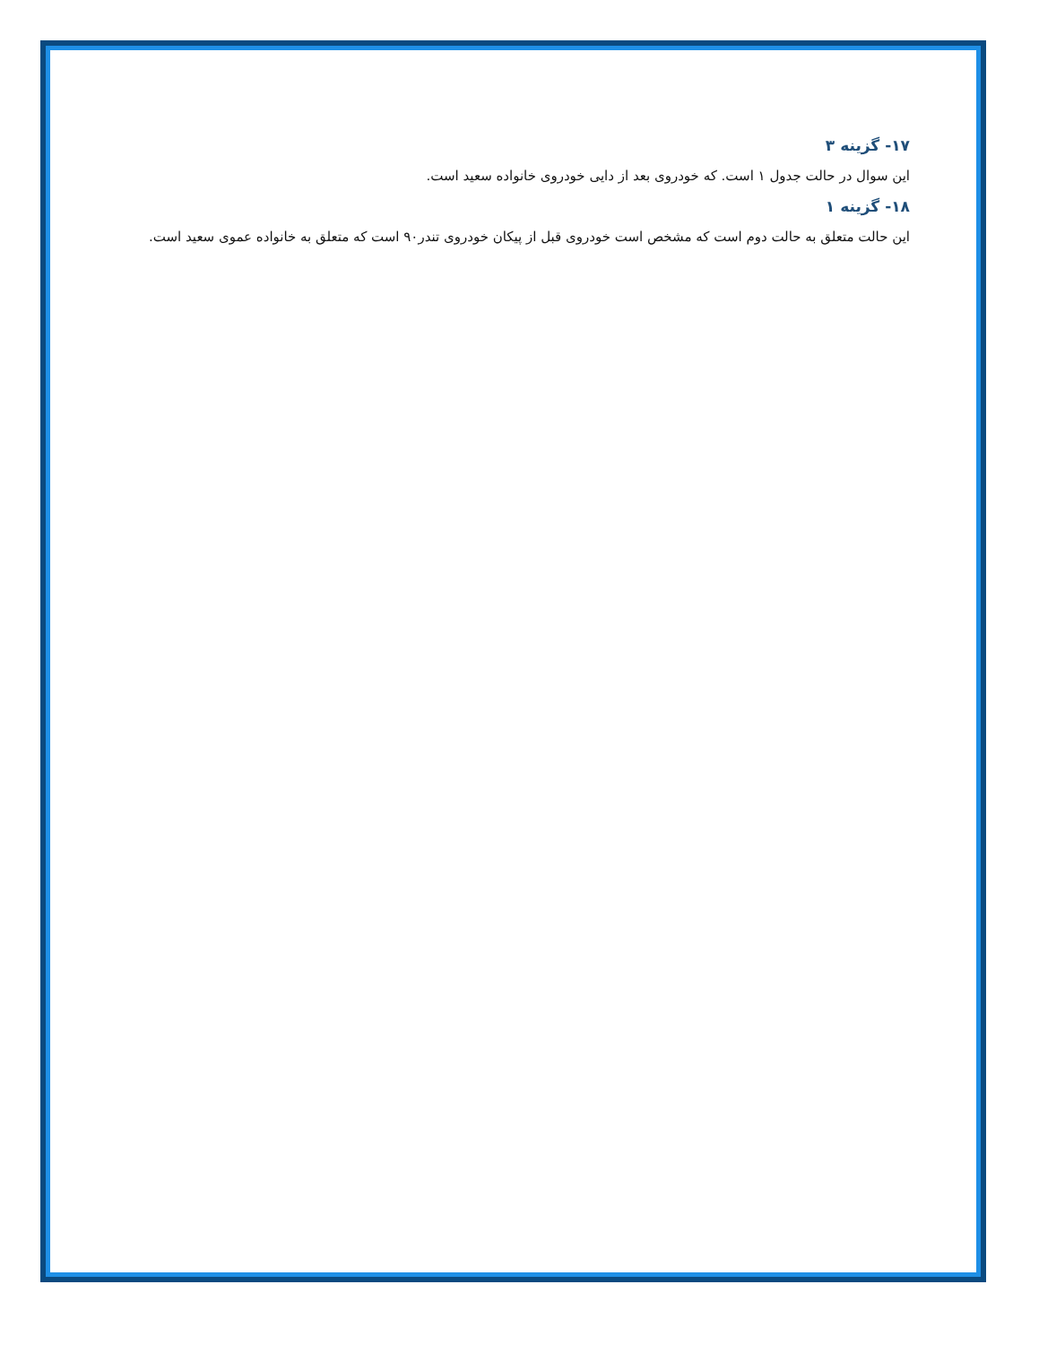۱۷- گزینه ۳
این سوال در حالت جدول ۱ است. که خودروی بعد از دایی خودروی خانواده سعید است.
۱۸- گزینه ۱
این حالت متعلق به حالت دوم است که مشخص است خودروی قبل از پیکان خودروی تندر۹۰ است که متعلق به خانواده عموی سعید است.